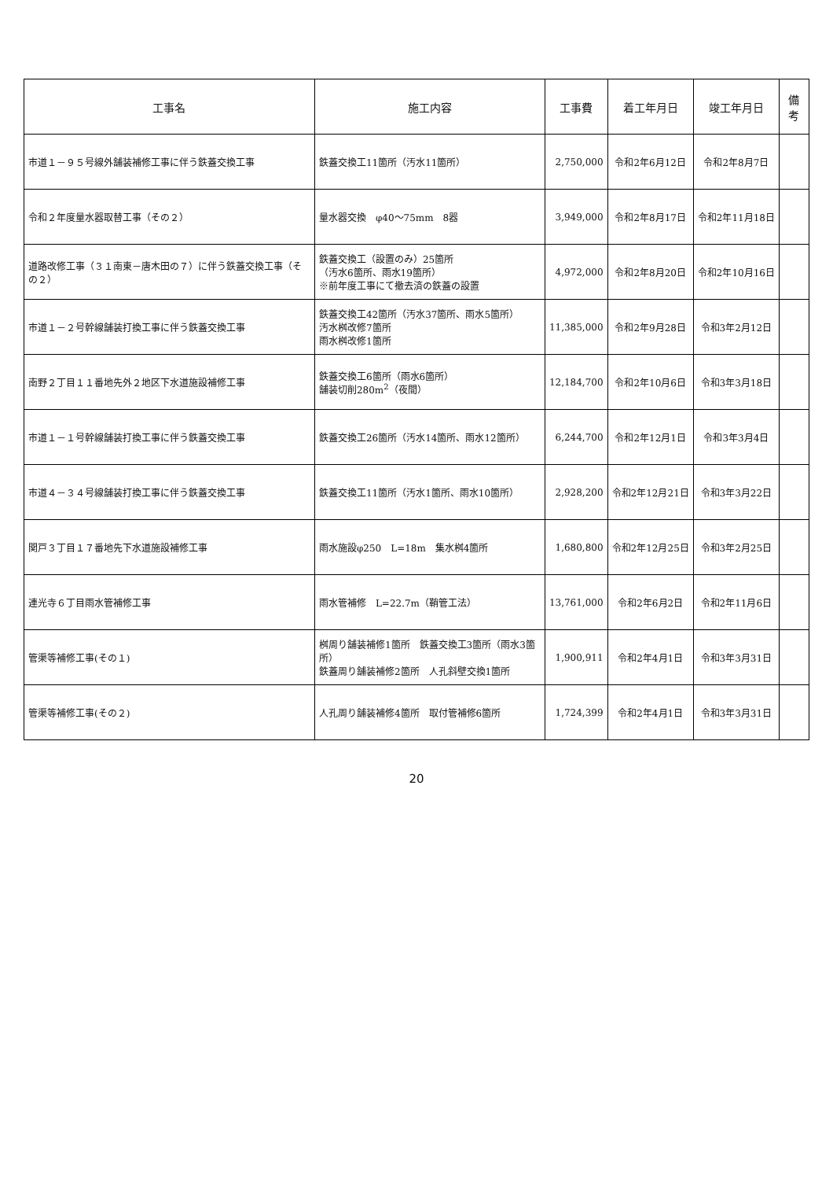| 工事名 | 施工内容 | 工事費 | 着工年月日 | 竣工年月日 | 備考 |
| --- | --- | --- | --- | --- | --- |
| 市道１－９５号線外舗装補修工事に伴う鉄蓋交換工事 | 鉄蓋交換工11箇所（汚水11箇所） | 2,750,000 | 令和2年6月12日 | 令和2年8月7日 | |
| 令和２年度量水器取替工事（その２） | 量水器交換 φ40～75mm 8器 | 3,949,000 | 令和2年8月17日 | 令和2年11月18日 | |
| 道路改修工事（３１南東－唐木田の７）に伴う鉄蓋交換工事（その２） | 鉄蓋交換工（設置のみ）25箇所 （汚水6箇所、雨水19箇所） ※前年度工事にて撤去済の鉄蓋の設置 | 4,972,000 | 令和2年8月20日 | 令和2年10月16日 | |
| 市道１－２号幹線舗装打換工事に伴う鉄蓋交換工事 | 鉄蓋交換工42箇所（汚水37箇所、雨水5箇所） 汚水桝改修7箇所 雨水桝改修1箇所 | 11,385,000 | 令和2年9月28日 | 令和3年2月12日 | |
| 南野２丁目１１番地先外２地区下水道施設補修工事 | 鉄蓋交換工6箇所（雨水6箇所） 舗装切削280m<sup>2</sup>（夜間） | 12,184,700 | 令和2年10月6日 | 令和3年3月18日 | |
| 市道１－１号幹線舗装打換工事に伴う鉄蓋交換工事 | 鉄蓋交換工26箇所（汚水14箇所、雨水12箇所） | 6,244,700 | 令和2年12月1日 | 令和3年3月4日 | |
| 市道４－３４号線舗装打換工事に伴う鉄蓋交換工事 | 鉄蓋交換工11箇所（汚水1箇所、雨水10箇所） | 2,928,200 | 令和2年12月21日 | 令和3年3月22日 | |
| 関戸３丁目１７番地先下水道施設補修工事 | 雨水施設φ250 L=18m 集水桝4箇所 | 1,680,800 | 令和2年12月25日 | 令和3年2月25日 | |
| 連光寺６丁目雨水管補修工事 | 雨水管補修 L=22.7m（鞘管工法） | 13,761,000 | 令和2年6月2日 | 令和2年11月6日 | |
| 管渠等補修工事(その１) | 桝周り舗装補修1箇所 鉄蓋交換工3箇所（雨水3箇所） 鉄蓋周り舗装補修2箇所 人孔斜壁交換1箇所 | 1,900,911 | 令和2年4月1日 | 令和3年3月31日 | |
| 管渠等補修工事(その２) | 人孔周り舗装補修4箇所 取付管補修6箇所 | 1,724,399 | 令和2年4月1日 | 令和3年3月31日 | |
20